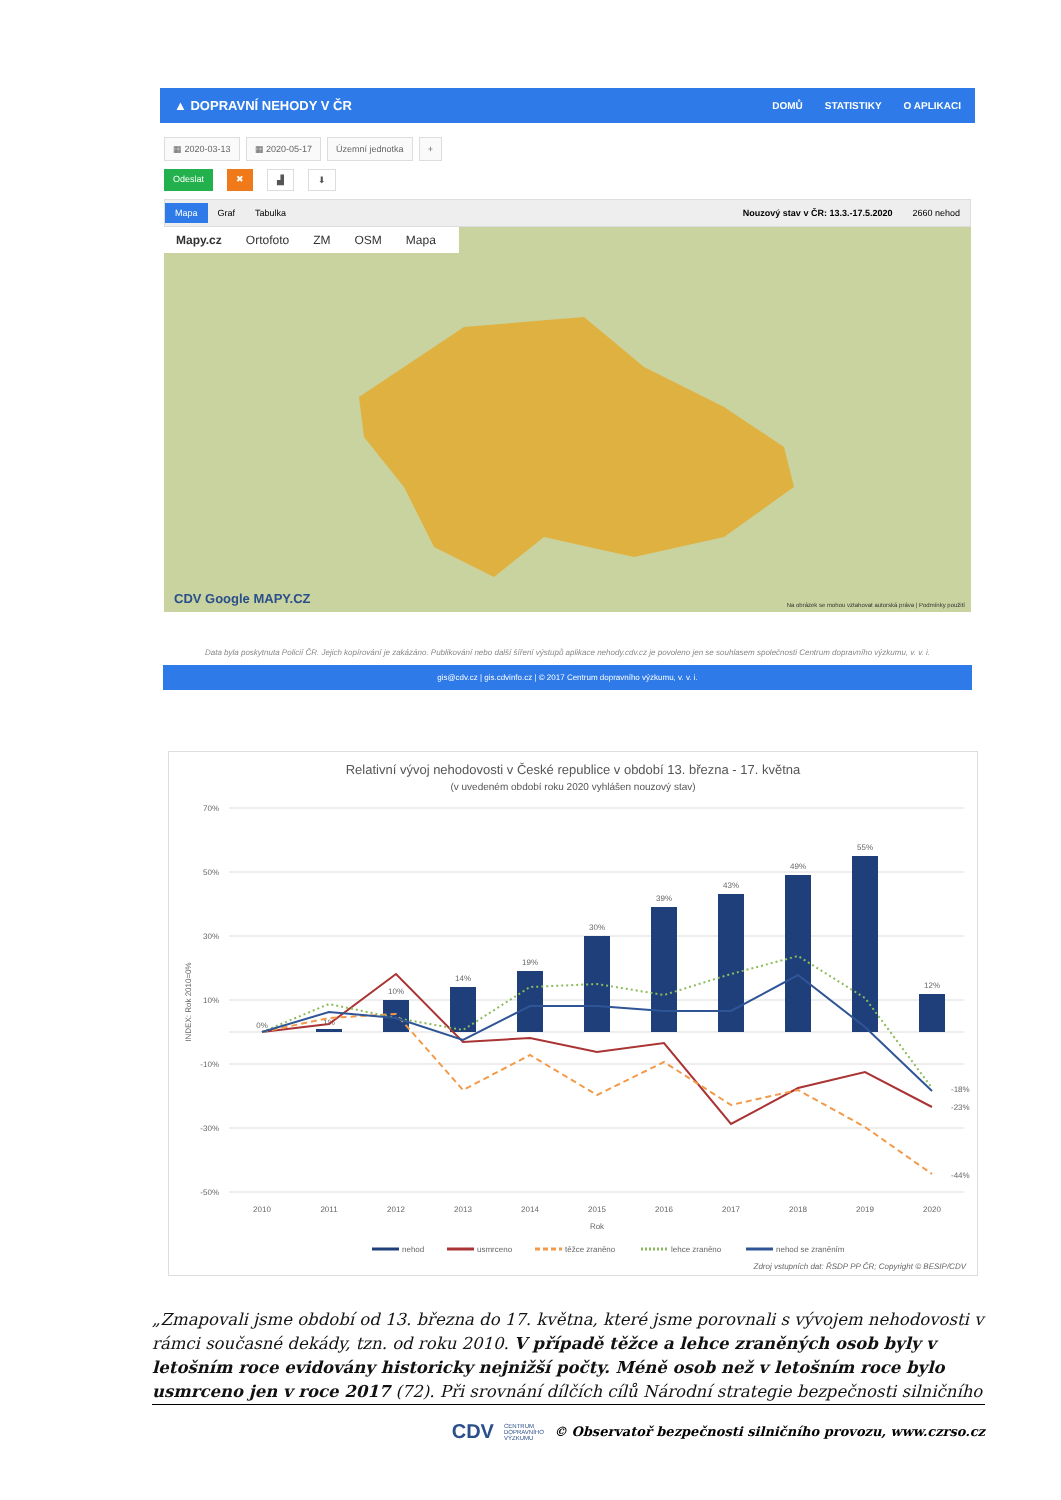▲ DOPRAVNÍ NEHODY V ČR DOMŮ STATISTIKY O APLIKACI
▦ 2020-03-13 ▦ 2020-05-17 Územní jednotka +
Odeslat ✖ ▟ ⬇
Mapa Graf Tabulka Nouzový stav v ČR: 13.3.-17.5.2020 2660 nehod
Mapy.cz Ortofoto ZM OSM Mapa
CDV Google MAPY.CZ
Na obrázek se mohou vztahovat autorská práva | Podmínky použití
Data byla poskytnuta Policií ČR. Jejich kopírování je zakázáno. Publikování nebo další šíření výstupů aplikace nehody.cdv.cz je povoleno jen se souhlasem společnosti Centrum dopravního výzkumu, v. v. i.
gis@cdv.cz | gis.cdvinfo.cz | © 2017 Centrum dopravního výzkumu, v. v. i.
Relativní vývoj nehodovosti v České republice v období 13. března - 17. května
(v uvedeném období roku 2020 vyhlášen nouzový stav)
70%
50%
30%
10%
-10%
-30%
-50%
INDEX: Rok 2010=0%
0%
1%
10%
14%
19%
30%
39%
43%
49%
55%
12%
-18%
-23%
-44%
2010
2011
2012
2013
2014
2015
2016
2017
2018
2019
2020
Rok
nehod
usmrceno
těžce zraněno
lehce zraněno
nehod se zraněním
Zdroj vstupních dat: ŘSDP PP ČR; Copyright © BESIP/CDV
„Zmapovali jsme období od 13. března do 17. května, které jsme porovnali s vývojem nehodovosti v rámci současné dekády, tzn. od roku 2010. V případě těžce a lehce zraněných osob byly v letošním roce evidovány historicky nejnižší počty. Méně osob než v letošním roce bylo usmrceno jen v roce 2017 (72). Při srovnání dílčích cílů Národní strategie bezpečnosti silničního
CDV CENTRUM
DOPRAVNÍHO
VÝZKUMU © Observatoř bezpečnosti silničního provozu, www.czrso.cz